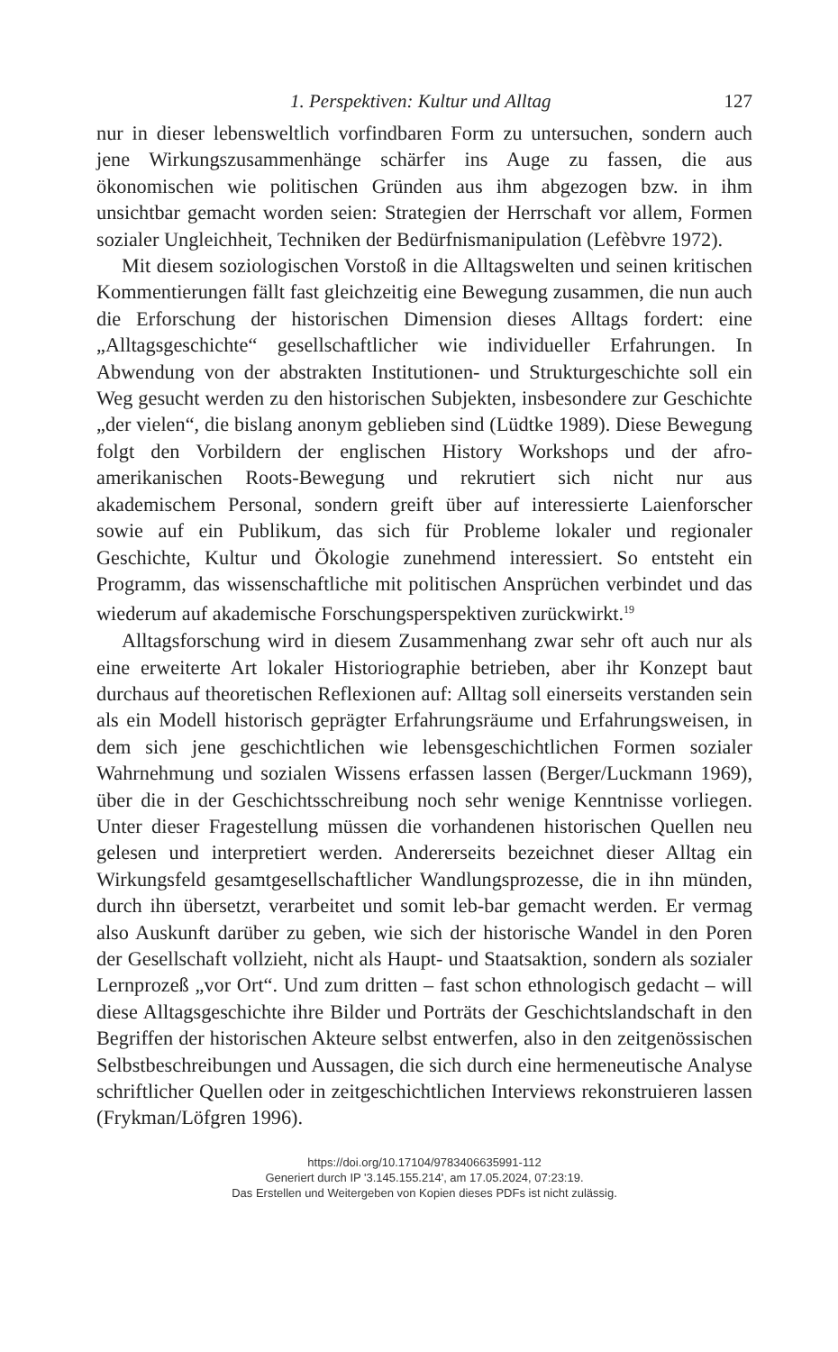1. Perspektiven: Kultur und Alltag 127
nur in dieser lebensweltlich vorfindbaren Form zu untersuchen, sondern auch jene Wirkungszusammenhänge schärfer ins Auge zu fassen, die aus ökonomischen wie politischen Gründen aus ihm abgezogen bzw. in ihm unsichtbar gemacht worden seien: Strategien der Herrschaft vor allem, Formen sozialer Ungleichheit, Techniken der Bedürfnismanipulation (Lefèbvre 1972).
Mit diesem soziologischen Vorstoß in die Alltagswelten und seinen kritischen Kommentierungen fällt fast gleichzeitig eine Bewegung zusammen, die nun auch die Erforschung der historischen Dimension dieses Alltags fordert: eine „Alltagsgeschichte“ gesellschaftlicher wie individueller Erfahrungen. In Abwendung von der abstrakten Institutionen- und Strukturgeschichte soll ein Weg gesucht werden zu den historischen Subjekten, insbesondere zur Geschichte „der vielen“, die bislang anonym geblieben sind (Lüdtke 1989). Diese Bewegung folgt den Vorbildern der englischen History Workshops und der afro-amerikanischen Roots-Bewegung und rekrutiert sich nicht nur aus akademischem Personal, sondern greift über auf interessierte Laienforscher sowie auf ein Publikum, das sich für Probleme lokaler und regionaler Geschichte, Kultur und Ökologie zunehmend interessiert. So entsteht ein Programm, das wissenschaftliche mit politischen Ansprüchen verbindet und das wiederum auf akademische Forschungsperspektiven zurückwirkt.<sup>19</sup>
Alltagsforschung wird in diesem Zusammenhang zwar sehr oft auch nur als eine erweiterte Art lokaler Historiographie betrieben, aber ihr Konzept baut durchaus auf theoretischen Reflexionen auf: Alltag soll einerseits verstanden sein als ein Modell historisch geprägter Erfahrungsräume und Erfahrungsweisen, in dem sich jene geschichtlichen wie lebensgeschichtlichen Formen sozialer Wahrnehmung und sozialen Wissens erfassen lassen (Berger/Luckmann 1969), über die in der Geschichtsschreibung noch sehr wenige Kenntnisse vorliegen. Unter dieser Fragestellung müssen die vorhandenen historischen Quellen neu gelesen und interpretiert werden. Andererseits bezeichnet dieser Alltag ein Wirkungsfeld gesamtgesellschaftlicher Wandlungsprozesse, die in ihn münden, durch ihn übersetzt, verarbeitet und somit leb-bar gemacht werden. Er vermag also Auskunft darüber zu geben, wie sich der historische Wandel in den Poren der Gesellschaft vollzieht, nicht als Haupt- und Staatsaktion, sondern als sozialer Lernprozeß „vor Ort“. Und zum dritten – fast schon ethnologisch gedacht – will diese Alltagsgeschichte ihre Bilder und Porträts der Geschichtslandschaft in den Begriffen der historischen Akteure selbst entwerfen, also in den zeitgenössischen Selbstbeschreibungen und Aussagen, die sich durch eine hermeneutische Analyse schriftlicher Quellen oder in zeitgeschichtlichen Interviews rekonstruieren lassen (Frykman/Löfgren 1996).
https://doi.org/10.17104/9783406635991-112
Generiert durch IP '3.145.155.214', am 17.05.2024, 07:23:19.
Das Erstellen und Weitergeben von Kopien dieses PDFs ist nicht zulässig.